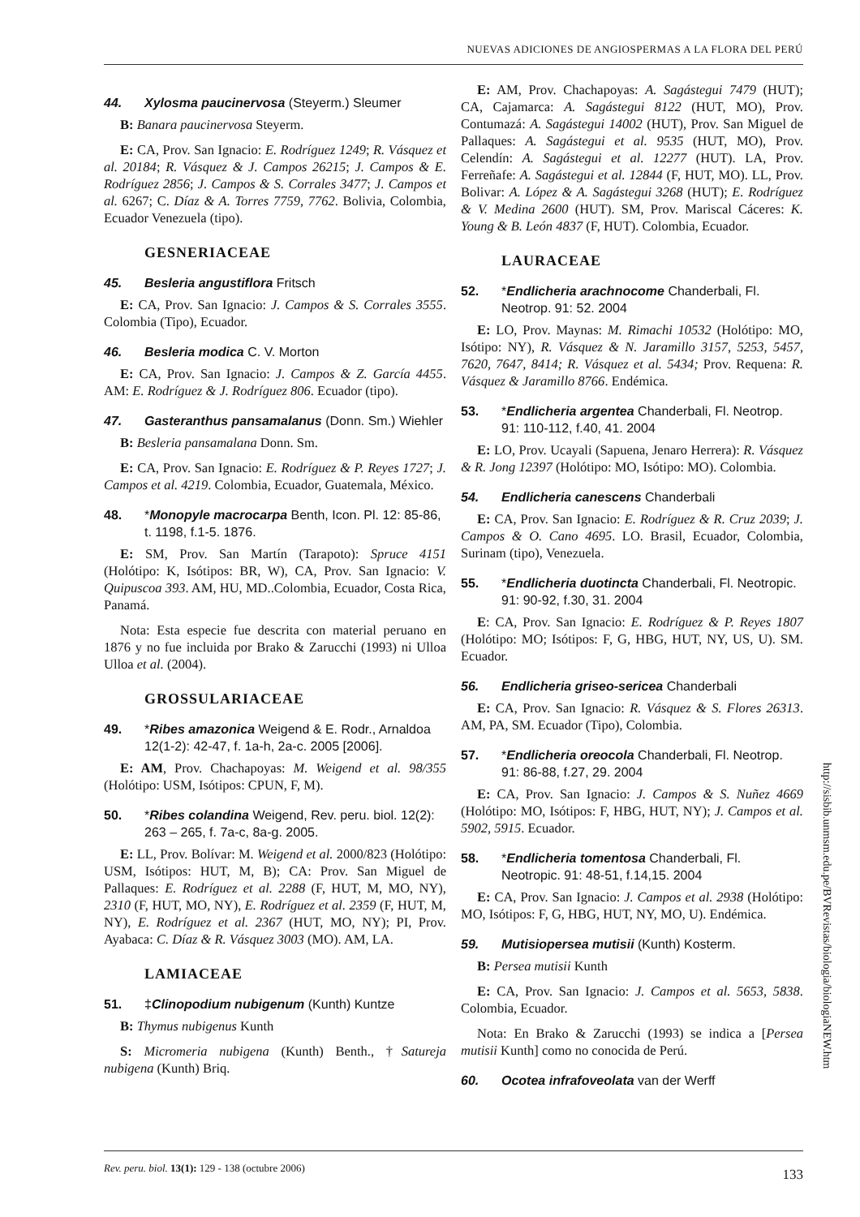NUEVAS ADICIONES DE ANGIOSPERMAS A LA FLORA DEL PERÚ
44. Xylosma paucinervosa (Steyerm.) Sleumer
B: Banara paucinervosa Steyerm.
E: CA, Prov. San Ignacio: E. Rodríguez 1249; R. Vásquez et al. 20184; R. Vásquez & J. Campos 26215; J. Campos & E. Rodríguez 2856; J. Campos & S. Corrales 3477; J. Campos et al. 6267; C. Díaz & A. Torres 7759, 7762. Bolivia, Colombia, Ecuador Venezuela (tipo).
GESNERIACEAE
45. Besleria angustiflora Fritsch
E: CA, Prov. San Ignacio: J. Campos & S. Corrales 3555. Colombia (Tipo), Ecuador.
46. Besleria modica C. V. Morton
E: CA, Prov. San Ignacio: J. Campos & Z. García 4455. AM: E. Rodríguez & J. Rodríguez 806. Ecuador (tipo).
47. Gasteranthus pansamalanus (Donn. Sm.) Wiehler
B: Besleria pansamalana Donn. Sm.
E: CA, Prov. San Ignacio: E. Rodríguez & P. Reyes 1727; J. Campos et al. 4219. Colombia, Ecuador, Guatemala, México.
48. *Monopyle macrocarpa Benth, Icon. Pl. 12: 85-86, t. 1198, f.1-5. 1876.
E: SM, Prov. San Martín (Tarapoto): Spruce 4151 (Holótipo: K, Isótipos: BR, W), CA, Prov. San Ignacio: V. Quipuscoa 393. AM, HU, MD..Colombia, Ecuador, Costa Rica, Panamá.
Nota: Esta especie fue descrita con material peruano en 1876 y no fue incluida por Brako & Zarucchi (1993) ni Ulloa Ulloa et al. (2004).
GROSSULARIACEAE
49. *Ribes amazonica Weigend & E. Rodr., Arnaldoa 12(1-2): 42-47, f. 1a-h, 2a-c. 2005 [2006].
E: AM, Prov. Chachapoyas: M. Weigend et al. 98/355 (Holótipo: USM, Isótipos: CPUN, F, M).
50. *Ribes colandina Weigend, Rev. peru. biol. 12(2): 263 – 265, f. 7a-c, 8a-g. 2005.
E: LL, Prov. Bolívar: M. Weigend et al. 2000/823 (Holótipo: USM, Isótipos: HUT, M, B); CA: Prov. San Miguel de Pallaques: E. Rodríguez et al. 2288 (F, HUT, M, MO, NY), 2310 (F, HUT, MO, NY), E. Rodríguez et al. 2359 (F, HUT, M, NY), E. Rodríguez et al. 2367 (HUT, MO, NY); PI, Prov. Ayabaca: C. Díaz & R. Vásquez 3003 (MO). AM, LA.
LAMIACEAE
51. ‡Clinopodium nubigenum (Kunth) Kuntze
B: Thymus nubigenus Kunth
S: Micromeria nubigena (Kunth) Benth., †Satureja nubigena (Kunth) Briq.
E: AM, Prov. Chachapoyas: A. Sagástegui 7479 (HUT); CA, Cajamarca: A. Sagástegui 8122 (HUT, MO), Prov. Contumazá: A. Sagástegui 14002 (HUT), Prov. San Miguel de Pallaques: A. Sagástegui et al. 9535 (HUT, MO), Prov. Celendín: A. Sagástegui et al. 12277 (HUT). LA, Prov. Ferreñafe: A. Sagástegui et al. 12844 (F, HUT, MO). LL, Prov. Bolivar: A. López & A. Sagástegui 3268 (HUT); E. Rodríguez & V. Medina 2600 (HUT). SM, Prov. Mariscal Cáceres: K. Young & B. León 4837 (F, HUT). Colombia, Ecuador.
LAURACEAE
52. *Endlicheria arachnocome Chanderbali, Fl. Neotrop. 91: 52. 2004
E: LO, Prov. Maynas: M. Rimachi 10532 (Holótipo: MO, Isótipo: NY), R. Vásquez & N. Jaramillo 3157, 5253, 5457, 7620, 7647, 8414; R. Vásquez et al. 5434; Prov. Requena: R. Vásquez & Jaramillo 8766. Endémica.
53. *Endlicheria argentea Chanderbali, Fl. Neotrop. 91: 110-112, f.40, 41. 2004
E: LO, Prov. Ucayali (Sapuena, Jenaro Herrera): R. Vásquez & R. Jong 12397 (Holótipo: MO, Isótipo: MO). Colombia.
54. Endlicheria canescens Chanderbali
E: CA, Prov. San Ignacio: E. Rodríguez & R. Cruz 2039; J. Campos & O. Cano 4695. LO. Brasil, Ecuador, Colombia, Surinam (tipo), Venezuela.
55. *Endlicheria duotincta Chanderbali, Fl. Neotropic. 91: 90-92, f.30, 31. 2004
E: CA, Prov. San Ignacio: E. Rodríguez & P. Reyes 1807 (Holótipo: MO; Isótipos: F, G, HBG, HUT, NY, US, U). SM. Ecuador.
56. Endlicheria griseo-sericea Chanderbali
E: CA, Prov. San Ignacio: R. Vásquez & S. Flores 26313. AM, PA, SM. Ecuador (Tipo), Colombia.
57. *Endlicheria oreocola Chanderbali, Fl. Neotrop. 91: 86-88, f.27, 29. 2004
E: CA, Prov. San Ignacio: J. Campos & S. Nuñez 4669 (Holótipo: MO, Isótipos: F, HBG, HUT, NY); J. Campos et al. 5902, 5915. Ecuador.
58. *Endlicheria tomentosa Chanderbali, Fl. Neotropic. 91: 48-51, f.14,15. 2004
E: CA, Prov. San Ignacio: J. Campos et al. 2938 (Holótipo: MO, Isótipos: F, G, HBG, HUT, NY, MO, U). Endémica.
59. Mutisiopersea mutisii (Kunth) Kosterm.
B: Persea mutisii Kunth
E: CA, Prov. San Ignacio: J. Campos et al. 5653, 5838. Colombia, Ecuador.
Nota: En Brako & Zarucchi (1993) se indica a [Persea mutisii Kunth] como no conocida de Perú.
60. Ocotea infrafoveolata van der Werff
http://sisbib.unmsm.edu.pe/BVRevistas/biologia/biologiaNEW.htm
Rev. peru. biol. 13(1): 129 - 138 (octubre 2006) 133